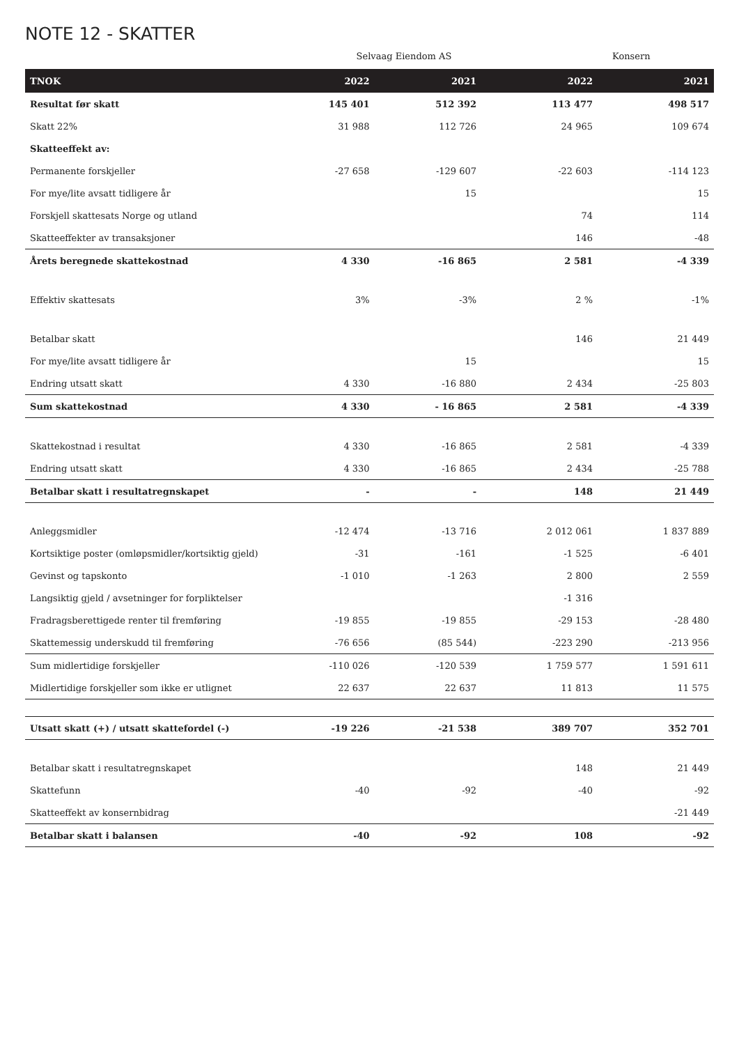NOTE 12 - SKATTER
Selvaag Eiendom AS Konsern
| TNOK | 2022 | 2021 | 2022 | 2021 |
| --- | --- | --- | --- | --- |
| Resultat før skatt | 145 401 | 512 392 | 113 477 | 498 517 |
| Skatt 22% | 31 988 | 112 726 | 24 965 | 109 674 |
| Skatteeffekt av: | | | | |
| Permanente forskjeller | -27 658 | -129 607 | -22 603 | -114 123 |
| For mye/lite avsatt tidligere år | | 15 | | 15 |
| Forskjell skattesats Norge og utland | | | 74 | 114 |
| Skatteeffekter av transaksjoner | | | 146 | -48 |
| Årets beregnede skattekostnad | 4 330 | -16 865 | 2 581 | -4 339 |
| Effektiv skattesats | 3% | -3% | 2 % | -1% |
| Betalbar skatt | | | 146 | 21 449 |
| For mye/lite avsatt tidligere år | | 15 | | 15 |
| Endring utsatt skatt | 4 330 | -16 880 | 2 434 | -25 803 |
| Sum skattekostnad | 4 330 | - 16 865 | 2 581 | -4 339 |
| Skattekostnad i resultat | 4 330 | -16 865 | 2 581 | -4 339 |
| Endring utsatt skatt | 4 330 | -16 865 | 2 434 | -25 788 |
| Betalbar skatt i resultatregnskapet | - | - | 148 | 21 449 |
| Anleggsmidler | -12 474 | -13 716 | 2 012 061 | 1 837 889 |
| Kortsiktige poster (omløpsmidler/kortsiktig gjeld) | -31 | -161 | -1 525 | -6 401 |
| Gevinst og tapskonto | -1 010 | -1 263 | 2 800 | 2 559 |
| Langsiktig gjeld / avsetninger for forpliktelser | | | -1 316 | |
| Fradragsberettigede renter til fremføring | -19 855 | -19 855 | -29 153 | -28 480 |
| Skattemessig underskudd til fremføring | -76 656 | (85 544) | -223 290 | -213 956 |
| Sum midlertidige forskjeller | -110 026 | -120 539 | 1 759 577 | 1 591 611 |
| Midlertidige forskjeller som ikke er utlignet | 22 637 | 22 637 | 11 813 | 11 575 |
| Utsatt skatt (+) / utsatt skattefordel (-) | -19 226 | -21 538 | 389 707 | 352 701 |
| Betalbar skatt i resultatregnskapet | | | 148 | 21 449 |
| Skattefunn | -40 | -92 | -40 | -92 |
| Skatteeffekt av konsernbidrag | | | | -21 449 |
| Betalbar skatt i balansen | -40 | -92 | 108 | -92 |